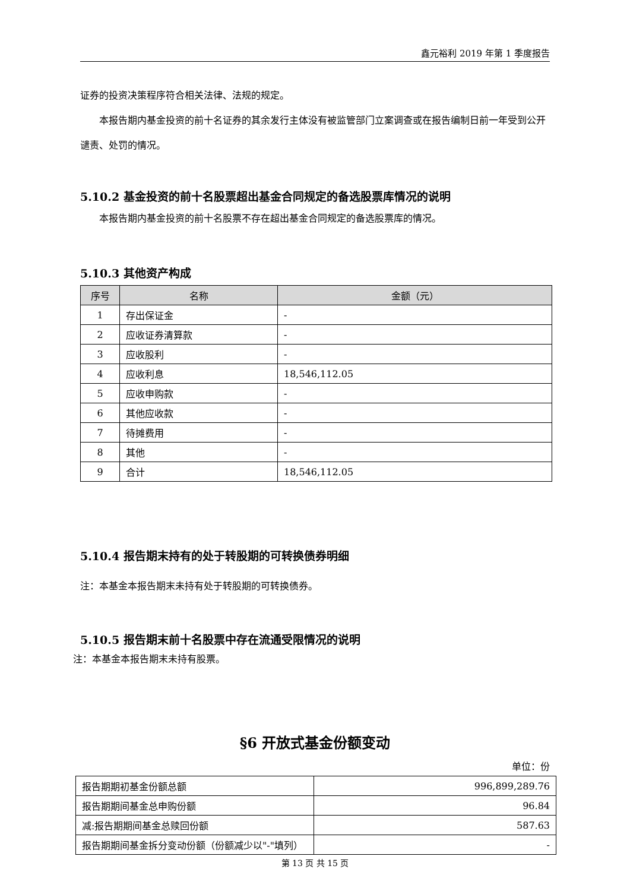鑫元裕利 2019 年第 1 季度报告
证券的投资决策程序符合相关法律、法规的规定。
本报告期内基金投资的前十名证券的其余发行主体没有被监管部门立案调查或在报告编制日前一年受到公开谴责、处罚的情况。
5.10.2 基金投资的前十名股票超出基金合同规定的备选股票库情况的说明
本报告期内基金投资的前十名股票不存在超出基金合同规定的备选股票库的情况。
5.10.3 其他资产构成
| 序号 | 名称 | 金额（元） |
| --- | --- | --- |
| 1 | 存出保证金 | - |
| 2 | 应收证券清算款 | - |
| 3 | 应收股利 | - |
| 4 | 应收利息 | 18,546,112.05 |
| 5 | 应收申购款 | - |
| 6 | 其他应收款 | - |
| 7 | 待摊费用 | - |
| 8 | 其他 | - |
| 9 | 合计 | 18,546,112.05 |
5.10.4 报告期末持有的处于转股期的可转换债券明细
注：本基金本报告期末未持有处于转股期的可转换债券。
5.10.5 报告期末前十名股票中存在流通受限情况的说明
注：本基金本报告期末未持有股票。
§6 开放式基金份额变动
单位：份
| 报告期期初基金份额总额 | 996,899,289.76 |
| 报告期期间基金总申购份额 | 96.84 |
| 减:报告期期间基金总赎回份额 | 587.63 |
| 报告期期间基金拆分变动份额（份额减少以"-"填列） | - |
第 13 页 共 15 页